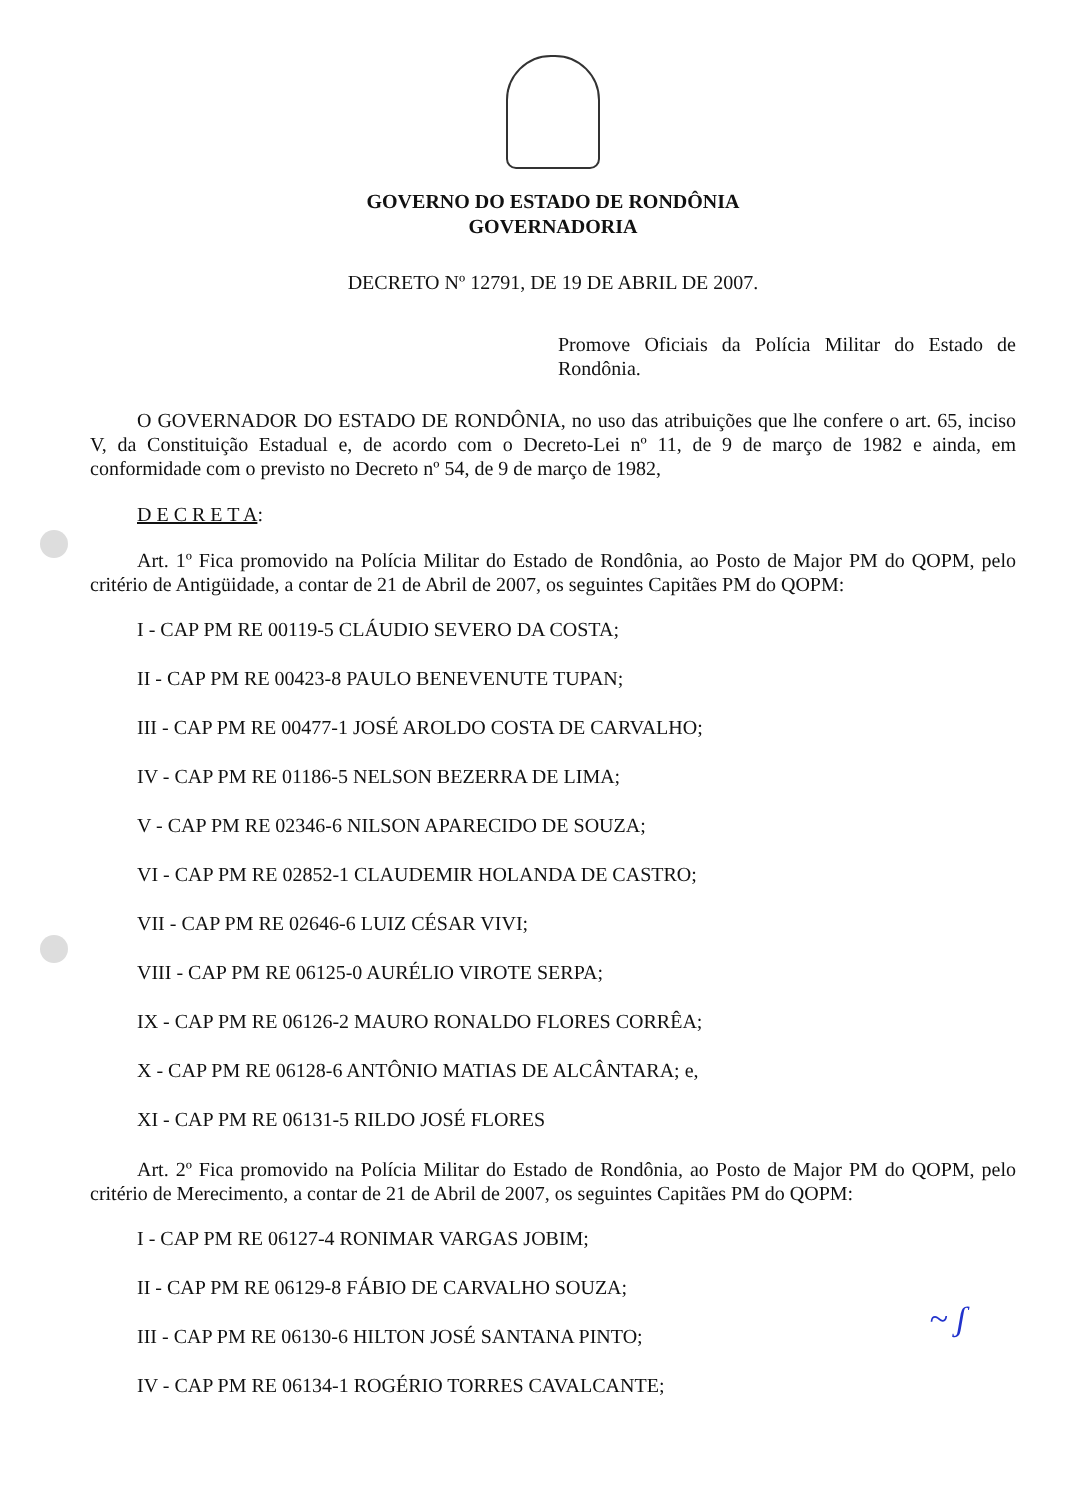GOVERNO DO ESTADO DE RONDÔNIA
GOVERNADORIA
DECRETO Nº 12791, DE 19 DE ABRIL DE 2007.
Promove Oficiais da Polícia Militar do Estado de Rondônia.
O GOVERNADOR DO ESTADO DE RONDÔNIA, no uso das atribuições que lhe confere o art. 65, inciso V, da Constituição Estadual e, de acordo com o Decreto-Lei nº 11, de 9 de março de 1982 e ainda, em conformidade com o previsto no Decreto nº 54, de 9 de março de 1982,
D E C R E T A:
Art. 1º Fica promovido na Polícia Militar do Estado de Rondônia, ao Posto de Major PM do QOPM, pelo critério de Antigüidade, a contar de 21 de Abril de 2007, os seguintes Capitães PM do QOPM:
I - CAP PM RE 00119-5 CLÁUDIO SEVERO DA COSTA;
II - CAP PM RE 00423-8 PAULO BENEVENUTE TUPAN;
III - CAP PM RE 00477-1 JOSÉ AROLDO COSTA DE CARVALHO;
IV - CAP PM RE 01186-5 NELSON BEZERRA DE LIMA;
V - CAP PM RE 02346-6 NILSON APARECIDO DE SOUZA;
VI - CAP PM RE 02852-1 CLAUDEMIR HOLANDA DE CASTRO;
VII - CAP PM RE 02646-6 LUIZ CÉSAR VIVI;
VIII - CAP PM RE 06125-0 AURÉLIO VIROTE SERPA;
IX - CAP PM RE 06126-2 MAURO RONALDO FLORES CORRÊA;
X - CAP PM RE 06128-6 ANTÔNIO MATIAS DE ALCÂNTARA; e,
XI - CAP PM RE 06131-5 RILDO JOSÉ FLORES
Art. 2º Fica promovido na Polícia Militar do Estado de Rondônia, ao Posto de Major PM do QOPM, pelo critério de Merecimento, a contar de 21 de Abril de 2007, os seguintes Capitães PM do QOPM:
I - CAP PM RE 06127-4 RONIMAR VARGAS JOBIM;
II - CAP PM RE 06129-8 FÁBIO DE CARVALHO SOUZA;
III - CAP PM RE 06130-6 HILTON JOSÉ SANTANA PINTO;
IV - CAP PM RE 06134-1 ROGÉRIO TORRES CAVALCANTE;
~ ʃ